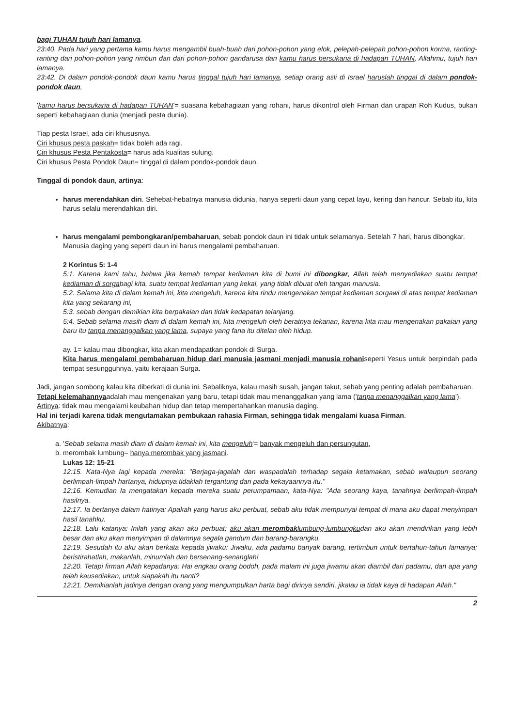bagi TUHAN tujuh hari lamanya.
23:40. Pada hari yang pertama kamu harus mengambil buah-buah dari pohon-pohon yang elok, pelepah-pelepah pohon-pohon korma, ranting-ranting dari pohon-pohon yang rimbun dan dari pohon-pohon gandarusa dan kamu harus bersukaria di hadapan TUHAN, Allahmu, tujuh hari lamanya.
23:42. Di dalam pondok-pondok daun kamu harus tinggal tujuh hari lamanya, setiap orang asli di Israel haruslah tinggal di dalam pondok-pondok daun,
'kamu harus bersukaria di hadapan TUHAN'= suasana kebahagiaan yang rohani, harus dikontrol oleh Firman dan urapan Roh Kudus, bukan seperti kebahagiaan dunia (menjadi pesta dunia).
Tiap pesta Israel, ada ciri khususnya.
Ciri khusus pesta paskah= tidak boleh ada ragi.
Ciri khusus Pesta Pentakosta= harus ada kualitas sulung.
Ciri khusus Pesta Pondok Daun= tinggal di dalam pondok-pondok daun.
Tinggal di pondok daun, artinya:
harus merendahkan diri. Sehebat-hebatnya manusia didunia, hanya seperti daun yang cepat layu, kering dan hancur. Sebab itu, kita harus selalu merendahkan diri.
harus mengalami pembongkaran/pembaharuan, sebab pondok daun ini tidak untuk selamanya. Setelah 7 hari, harus dibongkar.
Manusia daging yang seperti daun ini harus mengalami pembaharuan.
2 Korintus 5: 1-4
5:1. Karena kami tahu, bahwa jika kemah tempat kediaman kita di bumi ini dibongkar, Allah telah menyediakan suatu tempat kediaman di sorgabagi kita, suatu tempat kediaman yang kekal, yang tidak dibuat oleh tangan manusia.
5:2. Selama kita di dalam kemah ini, kita mengeluh, karena kita rindu mengenakan tempat kediaman sorgawi di atas tempat kediaman kita yang sekarang ini,
5:3. sebab dengan demikian kita berpakaian dan tidak kedapatan telanjang.
5:4. Sebab selama masih diam di dalam kemah ini, kita mengeluh oleh beratnya tekanan, karena kita mau mengenakan pakaian yang baru itu tanpa menanggalkan yang lama, supaya yang fana itu ditelan oleh hidup.
ay. 1= kalau mau dibongkar, kita akan mendapatkan pondok di Surga.
Kita harus mengalami pembaharuan hidup dari manusia jasmani menjadi manusia rohaniseperti Yesus untuk berpindah pada tempat sesungguhnya, yaitu kerajaan Surga.
Jadi, jangan sombong kalau kita diberkati di dunia ini. Sebaliknya, kalau masih susah, jangan takut, sebab yang penting adalah pembaharuan.
Tetapi kelemahannyaadalah mau mengenakan yang baru, tetapi tidak mau menanggalkan yang lama ('tanpa menanggalkan yang lama').
Artinya: tidak mau mengalami keubahan hidup dan tetap mempertahankan manusia daging.
Hal ini terjadi karena tidak mengutamakan pembukaan rahasia Firman, sehingga tidak mengalami kuasa Firman.
Akibatnya:
a. 'Sebab selama masih diam di dalam kemah ini, kita mengeluh'= banyak mengeluh dan persungutan,
b. merombak lumbung= hanya merombak yang jasmani.
Lukas 12: 15-21
12:15. Kata-Nya lagi kepada mereka: "Berjaga-jagalah dan waspadalah terhadap segala ketamakan, sebab walaupun seorang berlimpah-limpah hartanya, hidupnya tidaklah tergantung dari pada kekayaannya itu."
12:16. Kemudian Ia mengatakan kepada mereka suatu perumpamaan, kata-Nya: "Ada seorang kaya, tanahnya berlimpah-limpah hasilnya.
12:17. Ia bertanya dalam hatinya: Apakah yang harus aku perbuat, sebab aku tidak mempunyai tempat di mana aku dapat menyimpan hasil tanahku.
12:18. Lalu katanya: Inilah yang akan aku perbuat; aku akan merombaklumbung-lumbungkudan aku akan mendirikan yang lebih besar dan aku akan menyimpan di dalamnya segala gandum dan barang-barangku.
12:19. Sesudah itu aku akan berkata kepada jiwaku: Jiwaku, ada padamu banyak barang, tertimbun untuk bertahun-tahun lamanya; beristirahatlah, makanlah, minumlah dan bersenang-senanglah!
12:20. Tetapi firman Allah kepadanya: Hai engkau orang bodoh, pada malam ini juga jiwamu akan diambil dari padamu, dan apa yang telah kausediakan, untuk siapakah itu nanti?
12:21. Demikianlah jadinya dengan orang yang mengumpulkan harta bagi dirinya sendiri, jikalau ia tidak kaya di hadapan Allah."
2